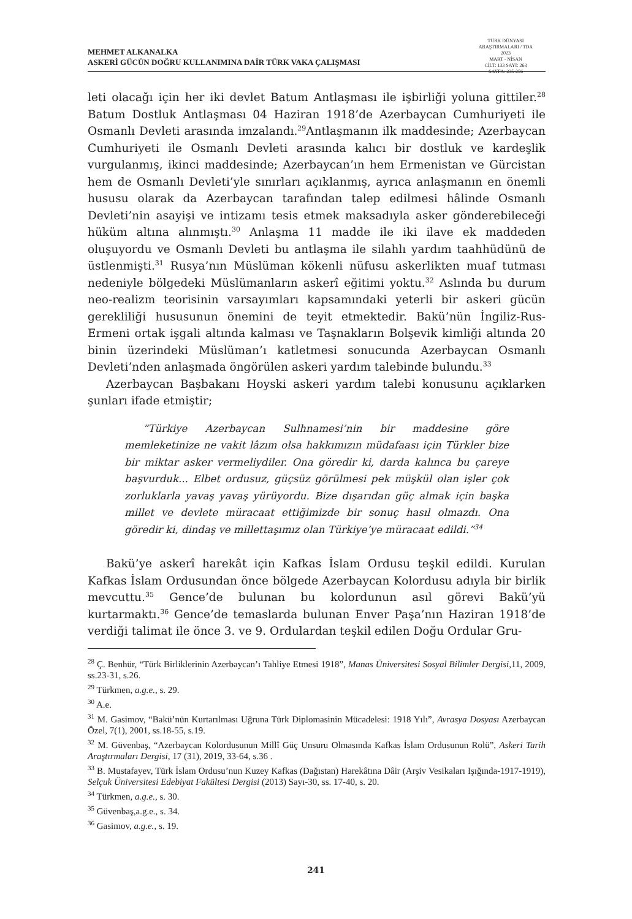MEHMET ALKANALKA
ASKERİ GÜCÜN DOĞRU KULLANIMINA DAİR TÜRK VAKA ÇALIŞMASI
TÜRK DÜNYASI ARAŞTIRMALARI / TDA
2023
MART - NİSAN
CİLT: 133 SAYI: 263
SAYFA: 235-256
leti olacağı için her iki devlet Batum Antlaşması ile işbirliği yoluna gittiler.<sup>28</sup> Batum Dostluk Antlaşması 04 Haziran 1918’de Azerbaycan Cumhuriyeti ile Osmanlı Devleti arasında imzalandı.<sup>29</sup>Antlaşmanın ilk maddesinde; Azerbaycan Cumhuriyeti ile Osmanlı Devleti arasında kalıcı bir dostluk ve kardeşlik vurgulanmış, ikinci maddesinde; Azerbaycan’ın hem Ermenistan ve Gürcistan hem de Osmanlı Devleti’yle sınırları açıklanmış, ayrıca anlaşmanın en önemli hususu olarak da Azerbaycan tarafından talep edilmesi hâlinde Osmanlı Devleti’nin asayişi ve intizamı tesis etmek maksadıyla asker gönderebileceği hüküm altına alınmıştı.<sup>30</sup> Anlaşma 11 madde ile iki ilave ek maddeden oluşuyordu ve Osmanlı Devleti bu antlaşma ile silahlı yardım taahhüdünü de üstlenmişti.<sup>31</sup> Rusya’nın Müslüman kökenli nüfusu askerlikten muaf tutması nedeniyle bölgedeki Müslümanların askerî eğitimi yoktu.<sup>32</sup> Aslında bu durum neo-realizm teorisinin varsayımları kapsamındaki yeterli bir askeri gücün gerekliliği hususunun önemini de teyit etmektedir. Bakü’nün İngiliz-Rus-Ermeni ortak işgali altında kalması ve Taşnakların Bolşevik kimliği altında 20 binin üzerindeki Müslüman’ı katletmesi sonucunda Azerbaycan Osmanlı Devleti’nden anlaşmada öngörülen askeri yardım talebinde bulundu.<sup>33</sup>
Azerbaycan Başbakanı Hoyski askeri yardım talebi konusunu açıklarken şunları ifade etmiştir;
“Türkiye Azerbaycan Sulhnamesi’nin bir maddesine göre memleketinize ne vakit lâzım olsa hakkımızın müdafaası için Türkler bize bir miktar asker vermeliydiler. Ona göredir ki, darda kalınca bu çareye başvurduk... Elbet ordusuz, güçsüz görülmesi pek müşkül olan işler çok zorluklarla yavaş yavaş yürüyordu. Bize dışarıdan güç almak için başka millet ve devlete müracaat ettiğimizde bir sonuç hasıl olmazdı. Ona göredir ki, dindaş ve millettaşımız olan Türkiye’ye müracaat edildi.”<sup>34</sup>
Bakü’ye askerî harekât için Kafkas İslam Ordusu teşkil edildi. Kurulan Kafkas İslam Ordusundan önce bölgede Azerbaycan Kolordusu adıyla bir birlik mevcuttu.<sup>35</sup> Gence’de bulunan bu kolordunun asıl görevi Bakü’yü kurtarmaktı.<sup>36</sup> Gence’de temaslarda bulunan Enver Paşa’nın Haziran 1918’de verdiği talimat ile önce 3. ve 9. Ordulardan teşkil edilen Doğu Ordular Gru-
<sup>28</sup> Ç. Benhür, “Türk Birliklerinin Azerbaycan’ı Tahliye Etmesi 1918”, Manas Üniversitesi Sosyal Bilimler Dergisi,11, 2009, ss.23-31, s.26.
<sup>29</sup> Türkmen, a.g.e., s. 29.
<sup>30</sup> A.e.
<sup>31</sup> M. Gasimov, “Bakü’nün Kurtarılması Uğruna Türk Diplomasinin Mücadelesi: 1918 Yılı”, Avrasya Dosyası Azerbaycan Özel, 7(1), 2001, ss.18-55, s.19.
<sup>32</sup> M. Güvenbaş, “Azerbaycan Kolordusunun Millî Güç Unsuru Olmasında Kafkas İslam Ordusunun Rolü”, Askeri Tarih Araştırmaları Dergisi, 17 (31), 2019, 33-64, s.36 .
<sup>33</sup> B. Mustafayev, Türk İslam Ordusu’nun Kuzey Kafkas (Dağıstan) Harekâtına Dâir (Arşiv Vesikaları Işığında-1917-1919), Selçuk Üniversitesi Edebiyat Fakültesi Dergisi (2013) Sayı-30, ss. 17-40, s. 20.
<sup>34</sup> Türkmen, a.g.e., s. 30.
<sup>35</sup> Güvenbaş,a.g.e., s. 34.
<sup>36</sup> Gasimov, a.g.e., s. 19.
241